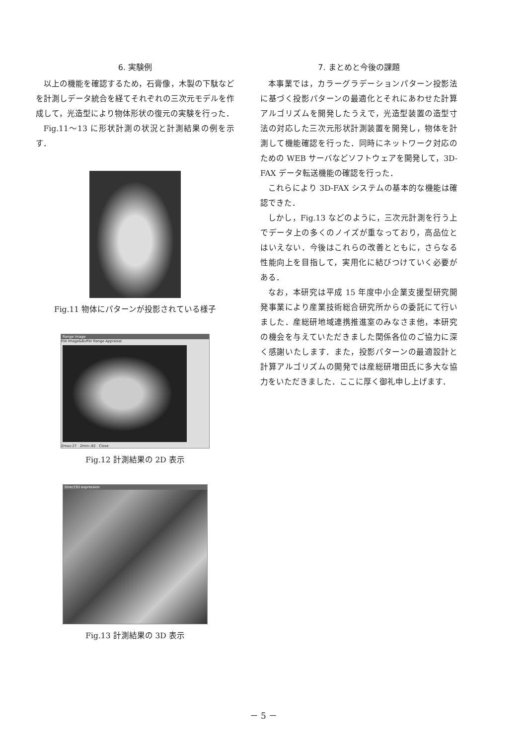6. 実験例
以上の機能を確認するため，石膏像，木製の下駄などを計測しデータ統合を経てそれぞれの三次元モデルを作成して，光造型により物体形状の復元の実験を行った．
Fig.11～13 に形状計測の状況と計測結果の例を示す．
Fig.11 物体にパターンが投影されている様子
Range Image
File Image&Buffer Range Appraisal
Zmax:27 Zmin:-82 Close
Fig.12 計測結果の 2D 表示
Direct3D expression
Fig.13 計測結果の 3D 表示
7. まとめと今後の課題
本事業では，カラーグラデーションパターン投影法に基づく投影パターンの最適化とそれにあわせた計算アルゴリズムを開発したうえで，光造型装置の造型寸法の対応した三次元形状計測装置を開発し，物体を計測して機能確認を行った．同時にネットワーク対応のための WEB サーバなどソフトウェアを開発して，3D-FAX データ転送機能の確認を行った．
これらにより 3D-FAX システムの基本的な機能は確認できた．
しかし，Fig.13 などのように，三次元計測を行う上でデータ上の多くのノイズが重なっており，高品位とはいえない．今後はこれらの改善とともに，さらなる性能向上を目指して，実用化に結びつけていく必要がある．
なお，本研究は平成 15 年度中小企業支援型研究開発事業により産業技術総合研究所からの委託にて行いました．産総研地域連携推進室のみなさま他，本研究の機会を与えていただきました関係各位のご協力に深く感謝いたします．また，投影パターンの最適設計と計算アルゴリズムの開発では産総研増田氏に多大な協力をいただきました．ここに厚く御礼申し上げます．
－ 5 －